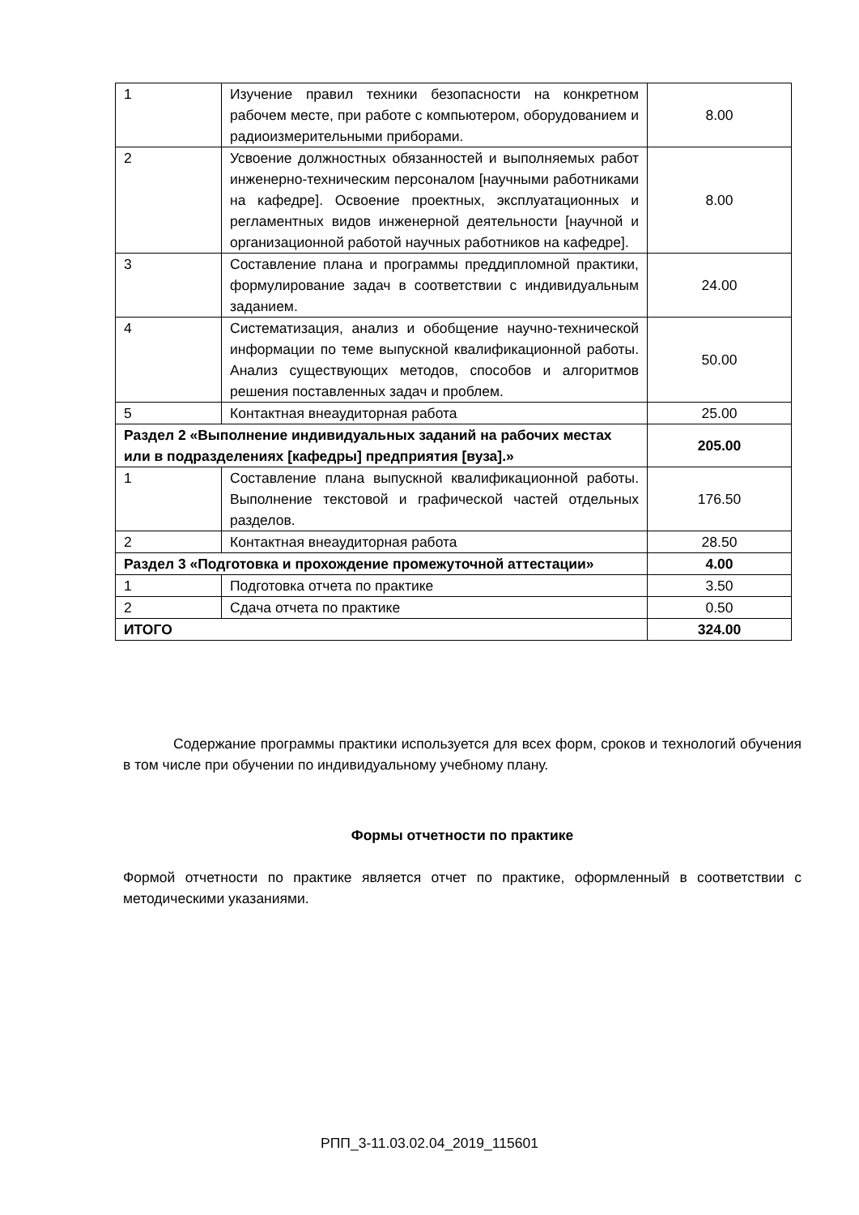| 1 | Изучение правил техники безопасности на конкретном рабочем месте, при работе с компьютером, оборудованием и радиоизмерительными приборами. | 8.00 |
| 2 | Усвоение должностных обязанностей и выполняемых работ инженерно-техническим персоналом [научными работниками на кафедре]. Освоение проектных, эксплуатационных и регламентных видов инженерной деятельности [научной и организационной работой научных работников на кафедре]. | 8.00 |
| 3 | Составление плана и программы преддипломной практики, формулирование задач в соответствии с индивидуальным заданием. | 24.00 |
| 4 | Систематизация, анализ и обобщение научно-технической информации по теме выпускной квалификационной работы. Анализ существующих методов, способов и алгоритмов решения поставленных задач и проблем. | 50.00 |
| 5 | Контактная внеаудиторная работа | 25.00 |
| Раздел 2 «Выполнение индивидуальных заданий на рабочих местах или в подразделениях [кафедры] предприятия [вуза].» | | 205.00 |
| 1 | Составление плана выпускной квалификационной работы. Выполнение текстовой и графической частей отдельных разделов. | 176.50 |
| 2 | Контактная внеаудиторная работа | 28.50 |
| Раздел 3 «Подготовка и прохождение промежуточной аттестации» | | 4.00 |
| 1 | Подготовка отчета по практике | 3.50 |
| 2 | Сдача отчета по практике | 0.50 |
| ИТОГО | | 324.00 |
Содержание программы практики используется для всех форм, сроков и технологий обучения в том числе при обучении по индивидуальному учебному плану.
Формы отчетности по практике
Формой отчетности по практике является отчет по практике, оформленный в соответствии с методическими указаниями.
РПП_3-11.03.02.04_2019_115601